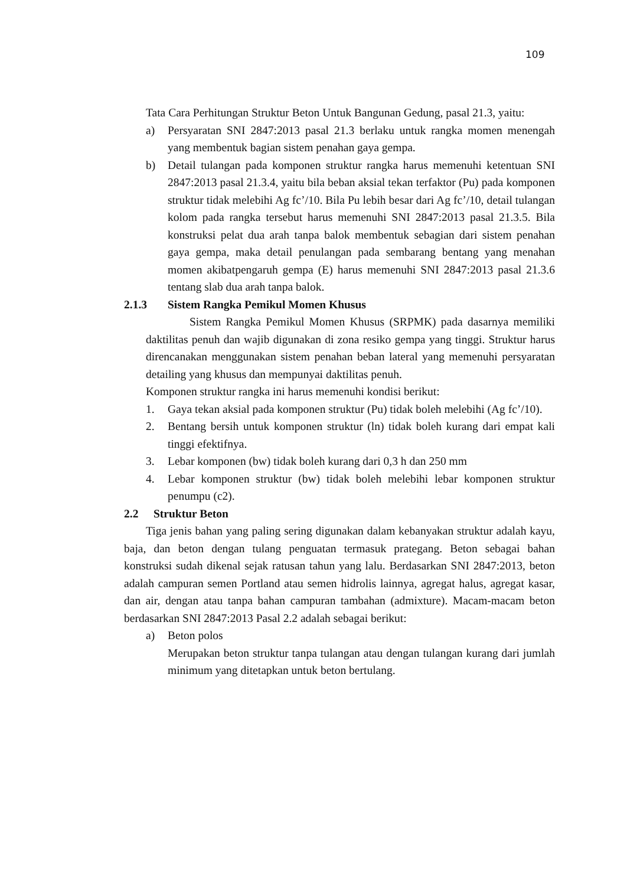109
Tata Cara Perhitungan Struktur Beton Untuk Bangunan Gedung, pasal 21.3, yaitu:
a) Persyaratan SNI 2847:2013 pasal 21.3 berlaku untuk rangka momen menengah yang membentuk bagian sistem penahan gaya gempa.
b) Detail tulangan pada komponen struktur rangka harus memenuhi ketentuan SNI 2847:2013 pasal 21.3.4, yaitu bila beban aksial tekan terfaktor (Pu) pada komponen struktur tidak melebihi Ag fc’/10. Bila Pu lebih besar dari Ag fc’/10, detail tulangan kolom pada rangka tersebut harus memenuhi SNI 2847:2013 pasal 21.3.5. Bila konstruksi pelat dua arah tanpa balok membentuk sebagian dari sistem penahan gaya gempa, maka detail penulangan pada sembarang bentang yang menahan momen akibatpengaruh gempa (E) harus memenuhi SNI 2847:2013 pasal 21.3.6 tentang slab dua arah tanpa balok.
2.1.3 Sistem Rangka Pemikul Momen Khusus
Sistem Rangka Pemikul Momen Khusus (SRPMK) pada dasarnya memiliki daktilitas penuh dan wajib digunakan di zona resiko gempa yang tinggi. Struktur harus direncanakan menggunakan sistem penahan beban lateral yang memenuhi persyaratan detailing yang khusus dan mempunyai daktilitas penuh.
Komponen struktur rangka ini harus memenuhi kondisi berikut:
1. Gaya tekan aksial pada komponen struktur (Pu) tidak boleh melebihi (Ag fc’/10).
2. Bentang bersih untuk komponen struktur (ln) tidak boleh kurang dari empat kali tinggi efektifnya.
3. Lebar komponen (bw) tidak boleh kurang dari 0,3 h dan 250 mm
4. Lebar komponen struktur (bw) tidak boleh melebihi lebar komponen struktur penumpu (c2).
2.2 Struktur Beton
Tiga jenis bahan yang paling sering digunakan dalam kebanyakan struktur adalah kayu, baja, dan beton dengan tulang penguatan termasuk prategang. Beton sebagai bahan konstruksi sudah dikenal sejak ratusan tahun yang lalu. Berdasarkan SNI 2847:2013, beton adalah campuran semen Portland atau semen hidrolis lainnya, agregat halus, agregat kasar, dan air, dengan atau tanpa bahan campuran tambahan (admixture). Macam-macam beton berdasarkan SNI 2847:2013 Pasal 2.2 adalah sebagai berikut:
a) Beton polos
Merupakan beton struktur tanpa tulangan atau dengan tulangan kurang dari jumlah minimum yang ditetapkan untuk beton bertulang.